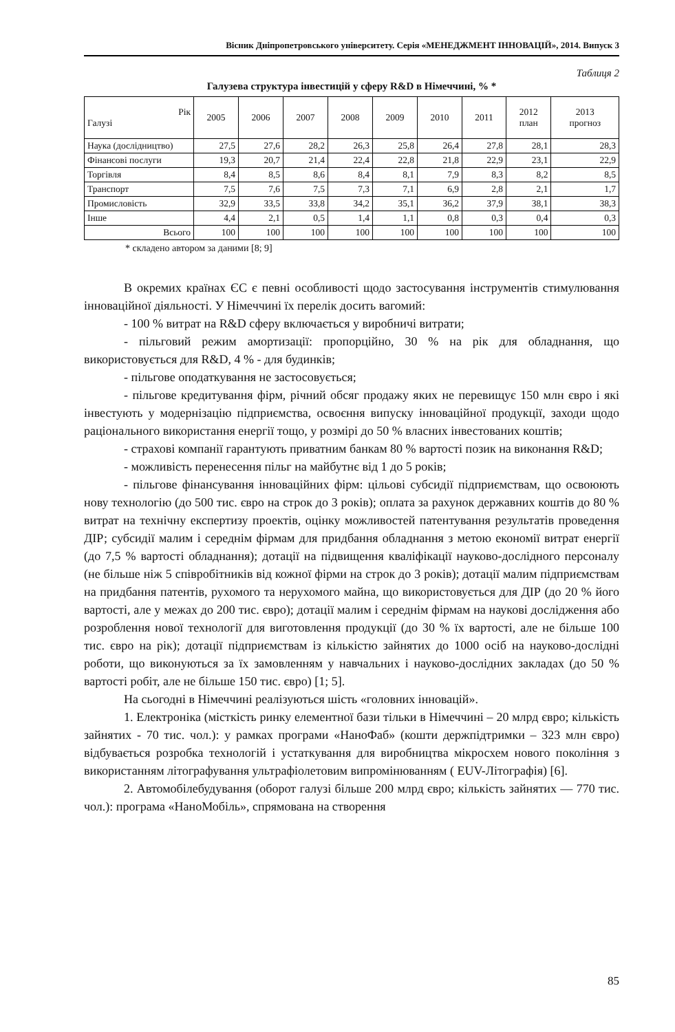Вісник Дніпропетровського університету. Серія «МЕНЕДЖМЕНТ ІННОВАЦІЙ», 2014. Випуск 3
Таблиця 2
Галузева структура інвестицій у сферу R&D в Німеччині, % *
| Рік Галузі | 2005 | 2006 | 2007 | 2008 | 2009 | 2010 | 2011 | 2012 план | 2013 прогноз |
| --- | --- | --- | --- | --- | --- | --- | --- | --- | --- |
| Наука (дослідництво) | 27,5 | 27,6 | 28,2 | 26,3 | 25,8 | 26,4 | 27,8 | 28,1 | 28,3 |
| Фінансові послуги | 19,3 | 20,7 | 21,4 | 22,4 | 22,8 | 21,8 | 22,9 | 23,1 | 22,9 |
| Торгівля | 8,4 | 8,5 | 8,6 | 8,4 | 8,1 | 7,9 | 8,3 | 8,2 | 8,5 |
| Транспорт | 7,5 | 7,6 | 7,5 | 7,3 | 7,1 | 6,9 | 2,8 | 2,1 | 1,7 |
| Промисловість | 32,9 | 33,5 | 33,8 | 34,2 | 35,1 | 36,2 | 37,9 | 38,1 | 38,3 |
| Інше | 4,4 | 2,1 | 0,5 | 1,4 | 1,1 | 0,8 | 0,3 | 0,4 | 0,3 |
| Всього | 100 | 100 | 100 | 100 | 100 | 100 | 100 | 100 | 100 |
* складено автором за даними [8; 9]
В окремих країнах ЄС є певні особливості щодо застосування інструментів стимулювання інноваційної діяльності. У Німеччині їх перелік досить вагомий:
- 100 % витрат на R&D сферу включається у виробничі витрати;
- пільговий режим амортизації: пропорційно, 30 % на рік для обладнання, що використовується для R&D, 4 % - для будинків;
- пільгове оподаткування не застосовується;
- пільгове кредитування фірм, річний обсяг продажу яких не перевищує 150 млн євро і які інвестують у модернізацію підприємства, освоєння випуску інноваційної продукції, заходи щодо раціонального використання енергії тощо, у розмірі до 50 % власних інвестованих коштів;
- страхові компанії гарантують приватним банкам 80 % вартості позик на виконання R&D;
- можливість перенесення пільг на майбутнє від 1 до 5 років;
- пільгове фінансування інноваційних фірм: цільові субсидії підприємствам, що освоюють нову технологію (до 500 тис. євро на строк до 3 років); оплата за рахунок державних коштів до 80 % витрат на технічну експертизу проектів, оцінку можливостей патентування результатів проведення ДІР; субсидії малим і середнім фірмам для придбання обладнання з метою економії витрат енергії (до 7,5 % вартості обладнання); дотації на підвищення кваліфікації науково-дослідного персоналу (не більше ніж 5 співробітників від кожної фірми на строк до 3 років); дотації малим підприємствам на придбання патентів, рухомого та нерухомого майна, що використовується для ДІР (до 20 % його вартості, але у межах до 200 тис. євро); дотації малим і середнім фірмам на наукові дослідження або розроблення нової технології для виготовлення продукції (до 30 % їх вартості, але не більше 100 тис. євро на рік); дотації підприємствам із кількістю зайнятих до 1000 осіб на науково-дослідні роботи, що виконуються за їх замовленням у навчальних і науково-дослідних закладах (до 50 % вартості робіт, але не більше 150 тис. євро) [1; 5].
На сьогодні в Німеччині реалізуються шість «головних інновацій».
1. Електроніка (місткість ринку елементної бази тільки в Німеччині – 20 млрд євро; кількість зайнятих - 70 тис. чол.): у рамках програми «НаноФаб» (кошти держпідтримки – 323 млн євро) відбувається розробка технологій і устаткування для виробництва мікросхем нового покоління з використанням літографування ультрафіолетовим випромінюванням ( EUV-Літографія) [6].
2. Автомобілебудування (оборот галузі більше 200 млрд євро; кількість зайнятих — 770 тис. чол.): програма «НаноМобіль», спрямована на створення
85